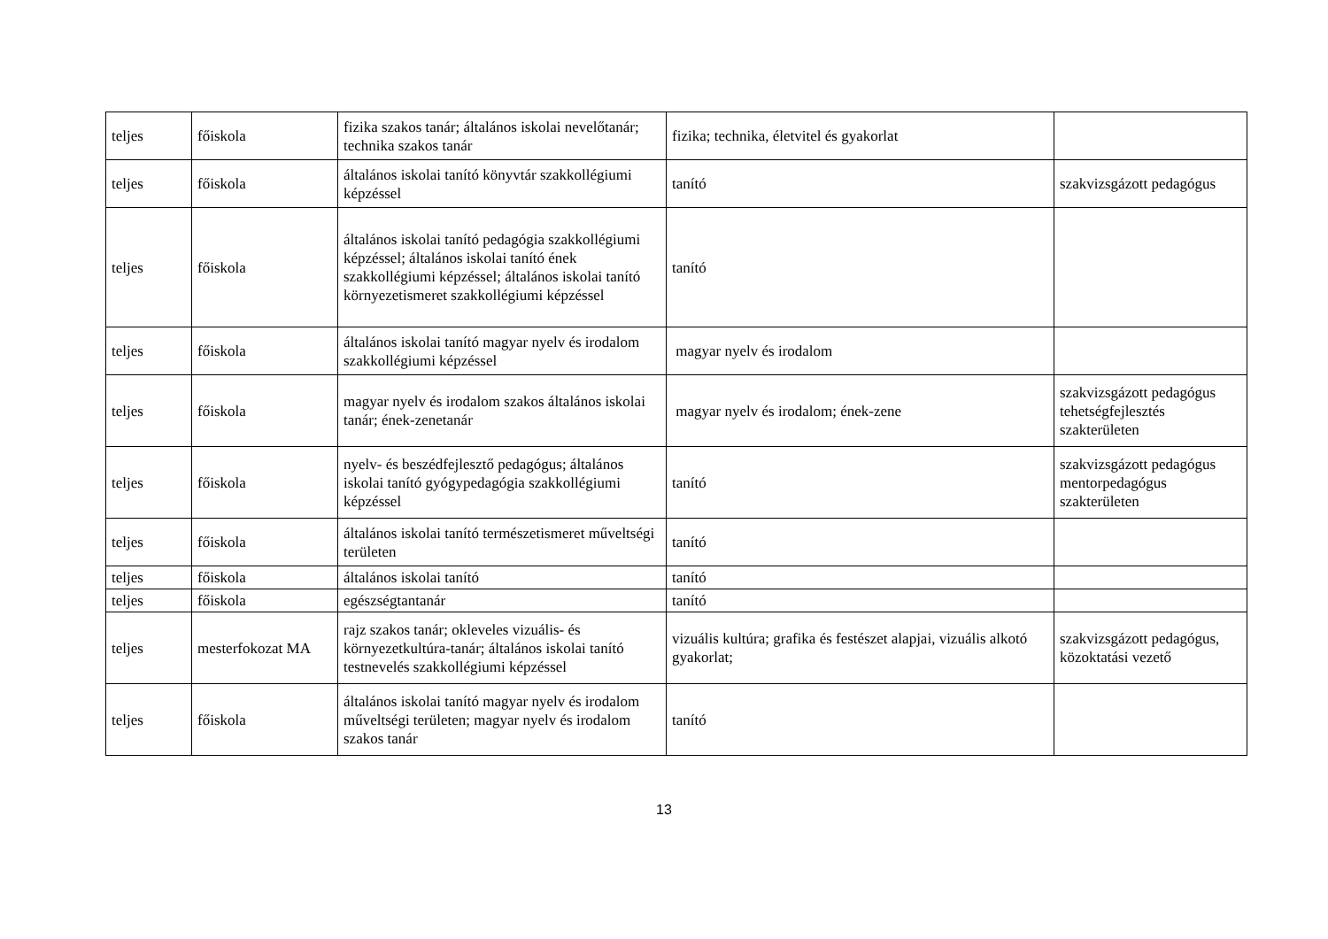| teljes | főiskola | fizika szakos tanár; általános iskolai nevelőtanár; technika szakos tanár | fizika; technika, életvitel és gyakorlat | |
| teljes | főiskola | általános iskolai tanító könyvtár szakkollégiumi képzéssel | tanító | szakvizsgázott pedagógus |
| teljes | főiskola | általános iskolai tanító pedagógia szakkollégiumi képzéssel; általános iskolai tanító ének szakkollégiumi képzéssel; általános iskolai tanító környezetismeret szakkollégiumi képzéssel | tanító | |
| teljes | főiskola | általános iskolai tanító magyar nyelv és irodalom szakkollégiumi képzéssel | magyar nyelv és irodalom | |
| teljes | főiskola | magyar nyelv és irodalom szakos általános iskolai tanár; ének-zenetanár | magyar nyelv és irodalom; ének-zene | szakvizsgázott pedagógus tehetségfejlesztés szakterületen |
| teljes | főiskola | nyelv- és beszédfejlesztő pedagógus; általános iskolai tanító gyógypedagógia szakkollégiumi képzéssel | tanító | szakvizsgázott pedagógus mentorpedagógus szakterületen |
| teljes | főiskola | általános iskolai tanító természetismeret műveltségi területen | tanító | |
| teljes | főiskola | általános iskolai tanító | tanító | |
| teljes | főiskola | egészségtantanár | tanító | |
| teljes | mesterfokozat MA | rajz szakos tanár; okleveles vizuális- és környezetkultúra-tanár; általános iskolai tanító testnevelés szakkollégiumi képzéssel | vizuális kultúra; grafika és festészet alapjai, vizuális alkotó gyakorlat; | szakvizsgázott pedagógus, közoktatási vezető |
| teljes | főiskola | általános iskolai tanító magyar nyelv és irodalom műveltségi területen; magyar nyelv és irodalom szakos tanár | tanító | |
13